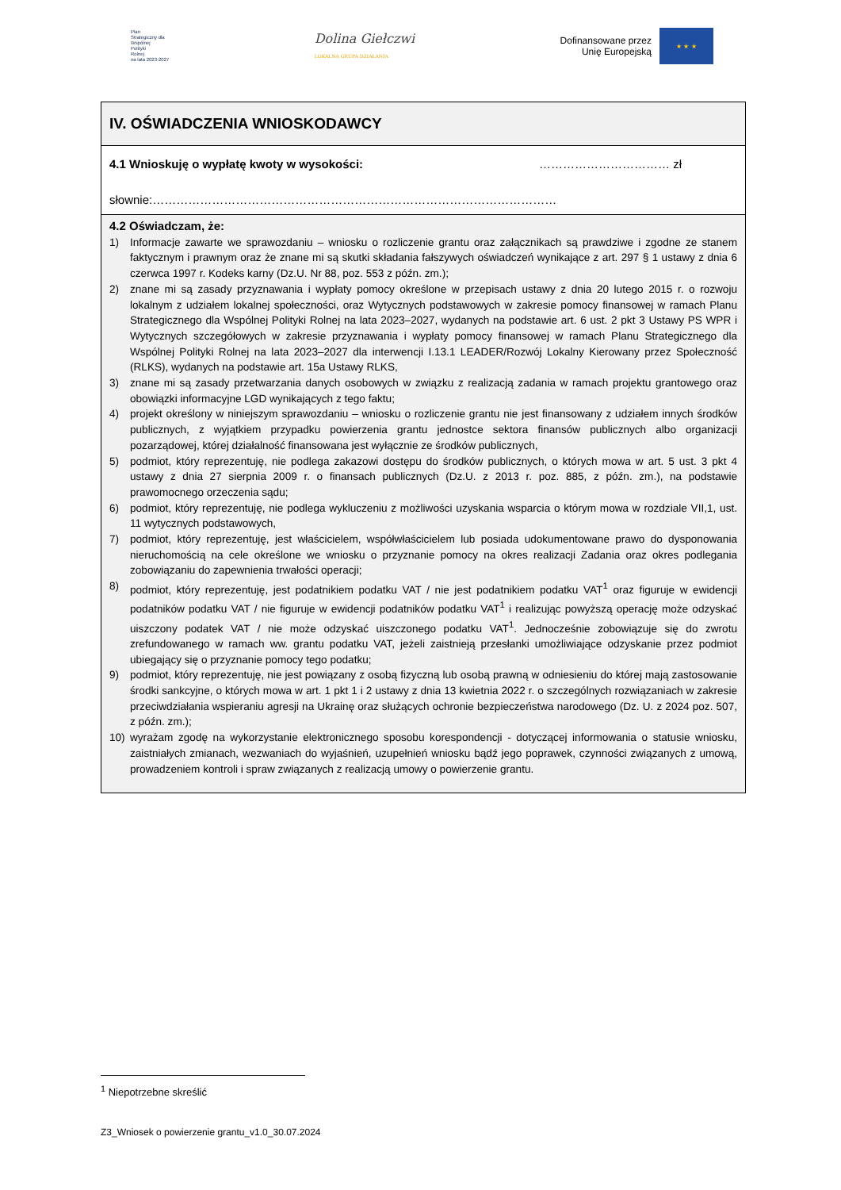Plan
Strategiczny dla
Wspólnej
Polityki
Rolnej
na lata 2023-2027
Dolina Giełczwi
LOKALNA GRUPA DZIAŁANIA
Dofinansowane przez
Unię Europejską
★ ★ ★
IV. OŚWIADCZENIA WNIOSKODAWCY
4.1 Wnioskuję o wypłatę kwoty w wysokości: …………………………… zł
słownie:…………………………………………………………………………………………
4.2 Oświadczam, że:
1) Informacje zawarte we sprawozdaniu – wniosku o rozliczenie grantu oraz załącznikach są prawdziwe i zgodne ze stanem faktycznym i prawnym oraz że znane mi są skutki składania fałszywych oświadczeń wynikające z art. 297 § 1 ustawy z dnia 6 czerwca 1997 r. Kodeks karny (Dz.U. Nr 88, poz. 553 z późn. zm.);
2) znane mi są zasady przyznawania i wypłaty pomocy określone w przepisach ustawy z dnia 20 lutego 2015 r. o rozwoju lokalnym z udziałem lokalnej społeczności, oraz Wytycznych podstawowych w zakresie pomocy finansowej w ramach Planu Strategicznego dla Wspólnej Polityki Rolnej na lata 2023–2027, wydanych na podstawie art. 6 ust. 2 pkt 3 Ustawy PS WPR i Wytycznych szczegółowych w zakresie przyznawania i wypłaty pomocy finansowej w ramach Planu Strategicznego dla Wspólnej Polityki Rolnej na lata 2023–2027 dla interwencji I.13.1 LEADER/Rozwój Lokalny Kierowany przez Społeczność (RLKS), wydanych na podstawie art. 15a Ustawy RLKS,
3) znane mi są zasady przetwarzania danych osobowych w związku z realizacją zadania w ramach projektu grantowego oraz obowiązki informacyjne LGD wynikających z tego faktu;
4) projekt określony w niniejszym sprawozdaniu – wniosku o rozliczenie grantu nie jest finansowany z udziałem innych środków publicznych, z wyjątkiem przypadku powierzenia grantu jednostce sektora finansów publicznych albo organizacji pozarządowej, której działalność finansowana jest wyłącznie ze środków publicznych,
5) podmiot, który reprezentuję, nie podlega zakazowi dostępu do środków publicznych, o których mowa w art. 5 ust. 3 pkt 4 ustawy z dnia 27 sierpnia 2009 r. o finansach publicznych (Dz.U. z 2013 r. poz. 885, z późn. zm.), na podstawie prawomocnego orzeczenia sądu;
6) podmiot, który reprezentuję, nie podlega wykluczeniu z możliwości uzyskania wsparcia o którym mowa w rozdziale VII,1, ust. 11 wytycznych podstawowych,
7) podmiot, który reprezentuję, jest właścicielem, współwłaścicielem lub posiada udokumentowane prawo do dysponowania nieruchomością na cele określone we wniosku o przyznanie pomocy na okres realizacji Zadania oraz okres podlegania zobowiązaniu do zapewnienia trwałości operacji;
8) podmiot, który reprezentuję, jest podatnikiem podatku VAT / nie jest podatnikiem podatku VAT<sup>1</sup> oraz figuruje w ewidencji podatników podatku VAT / nie figuruje w ewidencji podatników podatku VAT<sup>1</sup> i realizując powyższą operację może odzyskać uiszczony podatek VAT / nie może odzyskać uiszczonego podatku VAT<sup>1</sup>. Jednocześnie zobowiązuje się do zwrotu zrefundowanego w ramach ww. grantu podatku VAT, jeżeli zaistnieją przesłanki umożliwiające odzyskanie przez podmiot ubiegający się o przyznanie pomocy tego podatku;
9) podmiot, który reprezentuję, nie jest powiązany z osobą fizyczną lub osobą prawną w odniesieniu do której mają zastosowanie środki sankcyjne, o których mowa w art. 1 pkt 1 i 2 ustawy z dnia 13 kwietnia 2022 r. o szczególnych rozwiązaniach w zakresie przeciwdziałania wspieraniu agresji na Ukrainę oraz służących ochronie bezpieczeństwa narodowego (Dz. U. z 2024 poz. 507, z późn. zm.);
10) wyrażam zgodę na wykorzystanie elektronicznego sposobu korespondencji - dotyczącej informowania o statusie wniosku, zaistniałych zmianach, wezwaniach do wyjaśnień, uzupełnień wniosku bądź jego poprawek, czynności związanych z umową, prowadzeniem kontroli i spraw związanych z realizacją umowy o powierzenie grantu.
<sup>1</sup> Niepotrzebne skreślić
Z3_Wniosek o powierzenie grantu_v1.0_30.07.2024